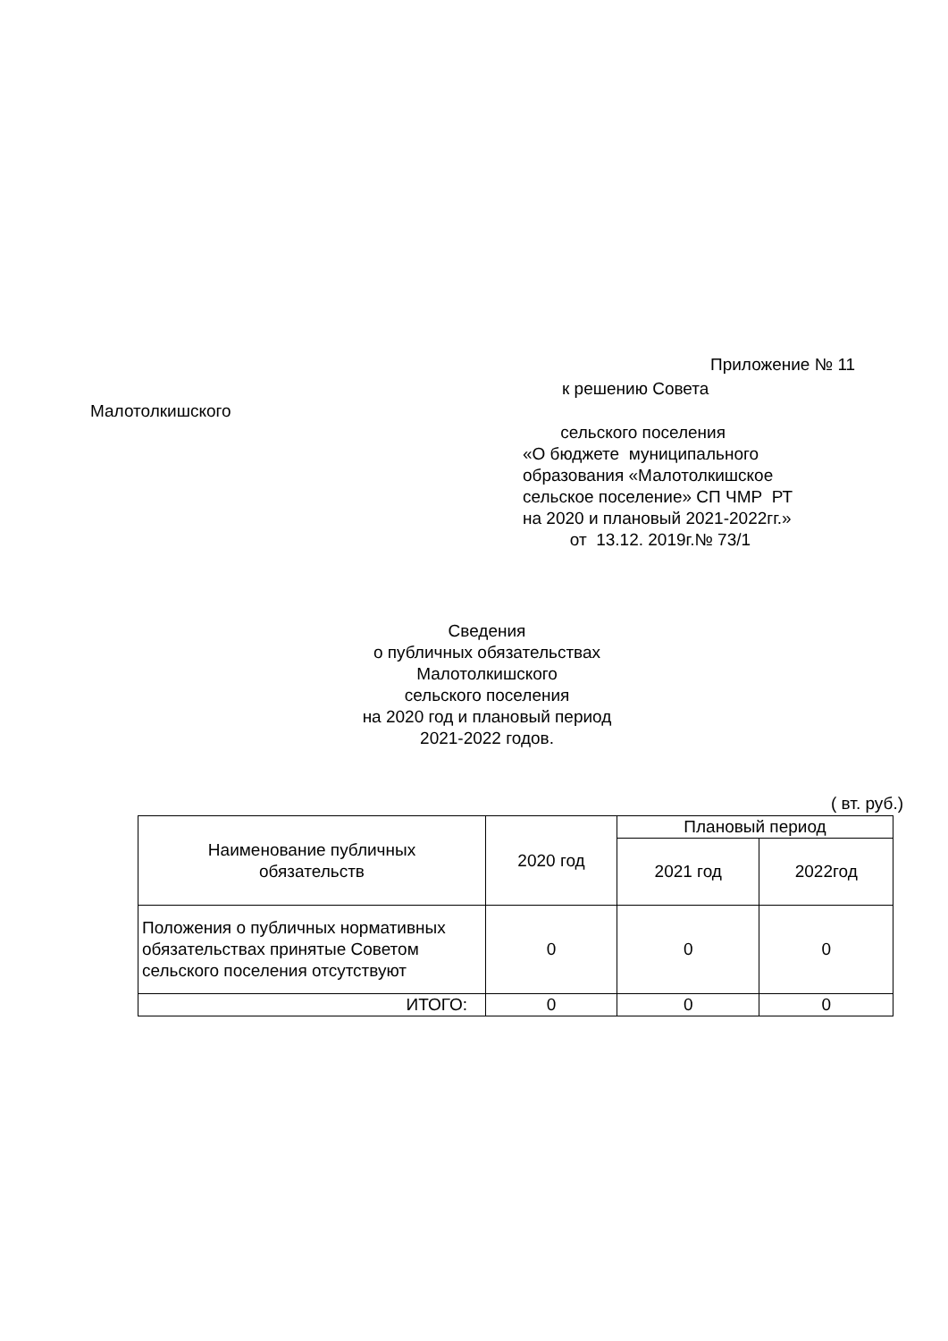Приложение № 11
к решению Совета
Малотолкишского
сельского поселения «О бюджете муниципального образования «Малотолкишское сельское поселение» СП ЧМР РТ на 2020 и плановый 2021-2022гг.» от 13.12. 2019г.№ 73/1
Сведения о публичных обязательствах Малотолкишского сельского поселения на 2020 год и плановый период 2021-2022 годов.
( вт. руб.)
| Наименование публичных обязательств | 2020 год | Плановый период | |
| --- | --- | --- | --- |
| | | 2021 год | 2022год |
| Положения о публичных нормативных обязательствах принятые Советом сельского поселения отсутствуют | 0 | 0 | 0 |
| ИТОГО: | 0 | 0 | 0 |